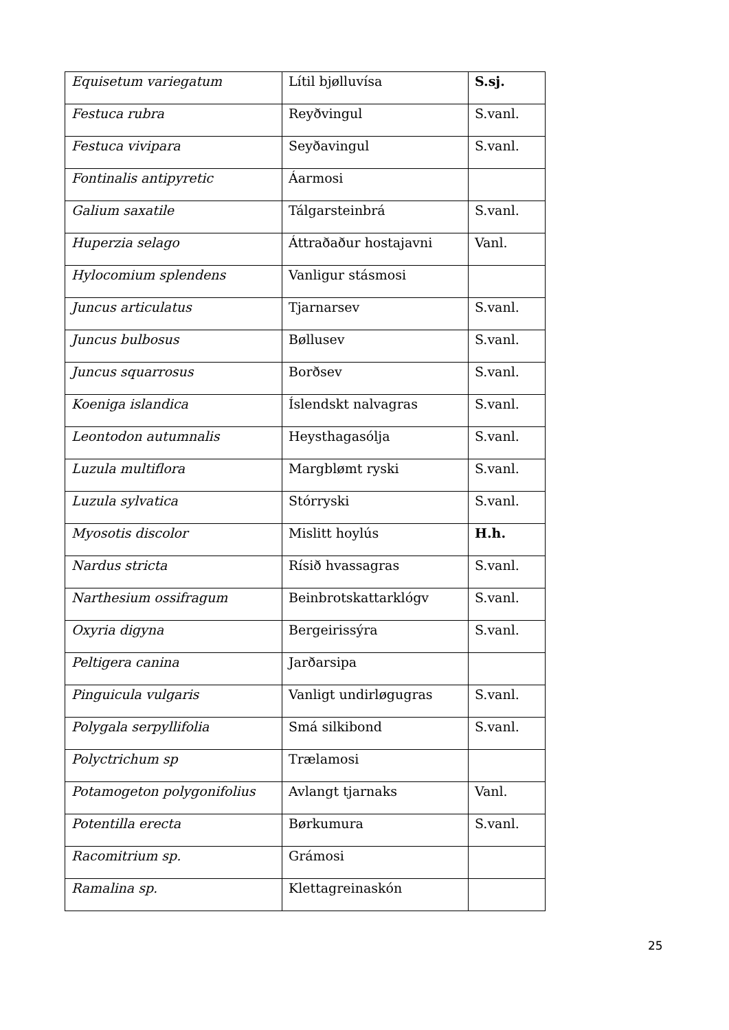| Equisetum variegatum | Lítil bjølluvísa | S.sj. |
| Festuca rubra | Reyðvingul | S.vanl. |
| Festuca vivipara | Seyðavingul | S.vanl. |
| Fontinalis antipyretic | Áarmosi | |
| Galium saxatile | Tálgarsteinbrá | S.vanl. |
| Huperzia selago | Áttraðaður hostajavni | Vanl. |
| Hylocomium splendens | Vanligur stásmosi | |
| Juncus articulatus | Tjarnarsev | S.vanl. |
| Juncus bulbosus | Bøllusev | S.vanl. |
| Juncus squarrosus | Borðsev | S.vanl. |
| Koeniga islandica | Íslendskt nalvagras | S.vanl. |
| Leontodon autumnalis | Heysthagasólja | S.vanl. |
| Luzula multiflora | Margblømt ryski | S.vanl. |
| Luzula sylvatica | Stórryski | S.vanl. |
| Myosotis discolor | Mislitt hoylús | H.h. |
| Nardus stricta | Rísið hvassagras | S.vanl. |
| Narthesium ossifragum | Beinbrotskattarklógv | S.vanl. |
| Oxyria digyna | Bergeirissýra | S.vanl. |
| Peltigera canina | Jarðarsipa | |
| Pinguicula vulgaris | Vanligt undirløgugras | S.vanl. |
| Polygala serpyllifolia | Smá silkibond | S.vanl. |
| Polyctrichum sp | Trælamosi | |
| Potamogeton polygonifolius | Avlangt tjarnaks | Vanl. |
| Potentilla erecta | Børkumura | S.vanl. |
| Racomitrium sp. | Grámosi | |
| Ramalina sp. | Klettagreinaskón | |
25